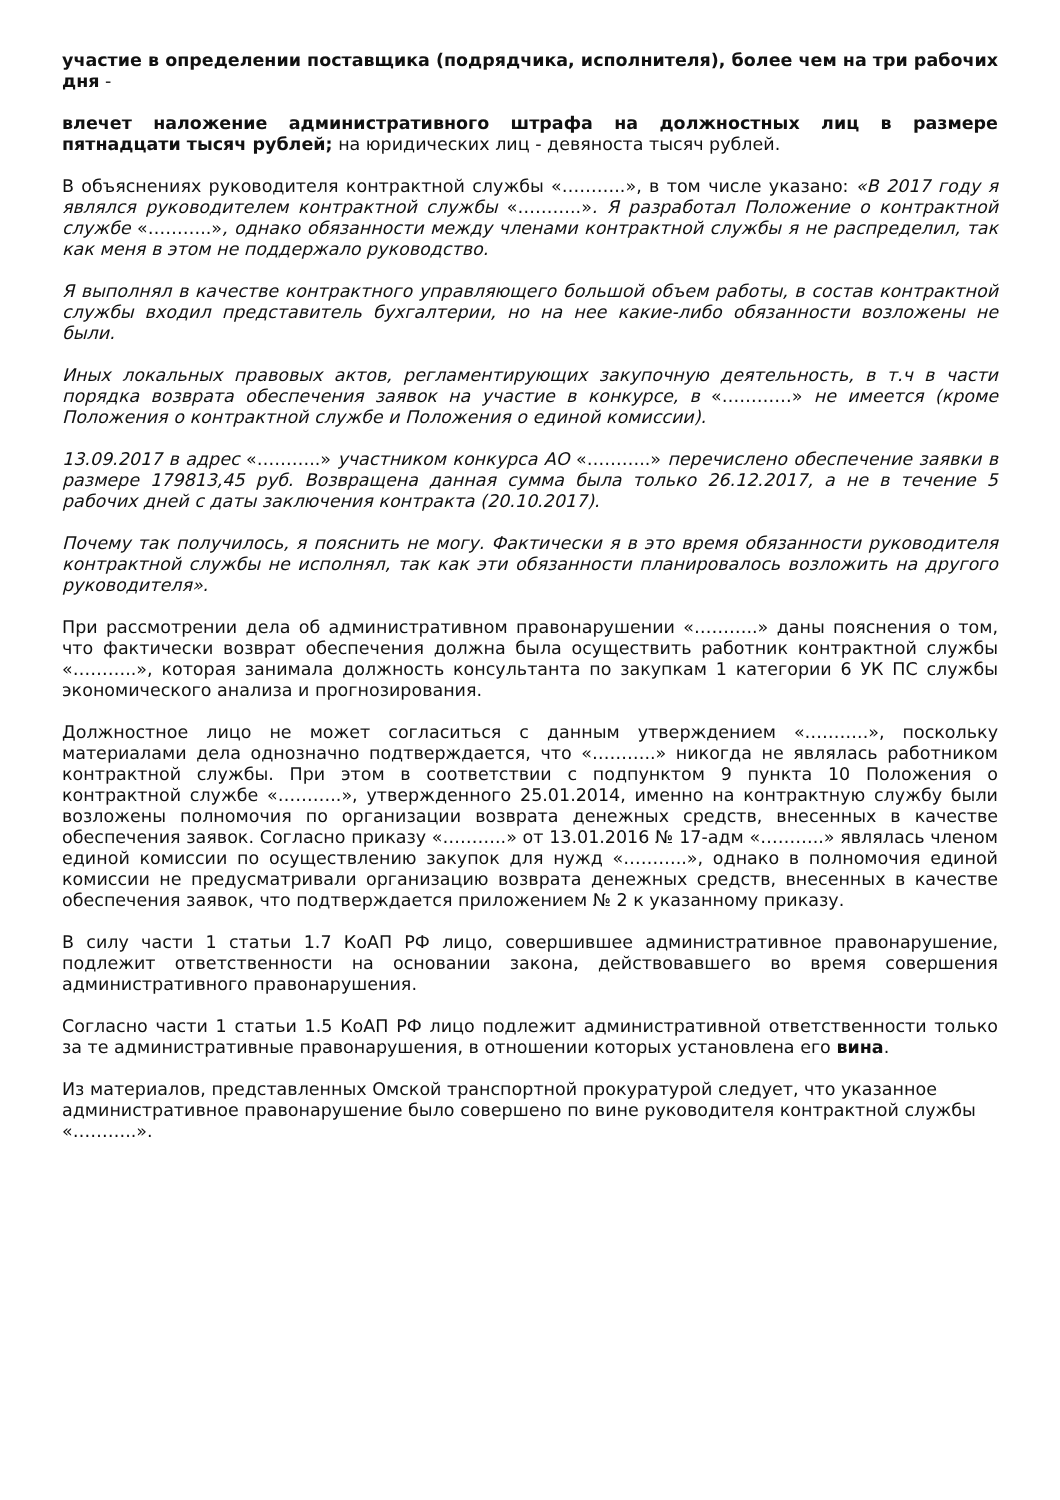участие в определении поставщика (подрядчика, исполнителя), более чем на три рабочих дня -
влечет наложение административного штрафа на должностных лиц в размере пятнадцати тысяч рублей; на юридических лиц - девяноста тысяч рублей.
В объяснениях руководителя контрактной службы «………..», в том числе указано: «В 2017 году я являлся руководителем контрактной службы «………..». Я разработал Положение о контрактной службе «………..», однако обязанности между членами контрактной службы я не распределил, так как меня в этом не поддержало руководство.
Я выполнял в качестве контрактного управляющего большой объем работы, в состав контрактной службы входил представитель бухгалтерии, но на нее какие-либо обязанности возложены не были.
Иных локальных правовых актов, регламентирующих закупочную деятельность, в т.ч в части порядка возврата обеспечения заявок на участие в конкурсе, в «…………» не имеется (кроме Положения о контрактной службе и Положения о единой комиссии).
13.09.2017 в адрес «………..» участником конкурса АО «………..» перечислено обеспечение заявки в размере 179813,45 руб. Возвращена данная сумма была только 26.12.2017, а не в течение 5 рабочих дней с даты заключения контракта (20.10.2017).
Почему так получилось, я пояснить не могу. Фактически я в это время обязанности руководителя контрактной службы не исполнял, так как эти обязанности планировалось возложить на другого руководителя».
При рассмотрении дела об административном правонарушении «………..» даны пояснения о том, что фактически возврат обеспечения должна была осуществить работник контрактной службы «………..», которая занимала должность консультанта по закупкам 1 категории 6 УК ПС службы экономического анализа и прогнозирования.
Должностное лицо не может согласиться с данным утверждением «………..», поскольку материалами дела однозначно подтверждается, что «………..» никогда не являлась работником контрактной службы. При этом в соответствии с подпунктом 9 пункта 10 Положения о контрактной службе «………..», утвержденного 25.01.2014, именно на контрактную службу были возложены полномочия по организации возврата денежных средств, внесенных в качестве обеспечения заявок. Согласно приказу «………..» от 13.01.2016 № 17-адм «………..» являлась членом единой комиссии по осуществлению закупок для нужд «………..», однако в полномочия единой комиссии не предусматривали организацию возврата денежных средств, внесенных в качестве обеспечения заявок, что подтверждается приложением № 2 к указанному приказу.
В силу части 1 статьи 1.7 КоАП РФ лицо, совершившее административное правонарушение, подлежит ответственности на основании закона, действовавшего во время совершения административного правонарушения.
Согласно части 1 статьи 1.5 КоАП РФ лицо подлежит административной ответственности только за те административные правонарушения, в отношении которых установлена его вина.
Из материалов, представленных Омской транспортной прокуратурой следует, что указанное административное правонарушение было совершено по вине руководителя контрактной службы «………..».